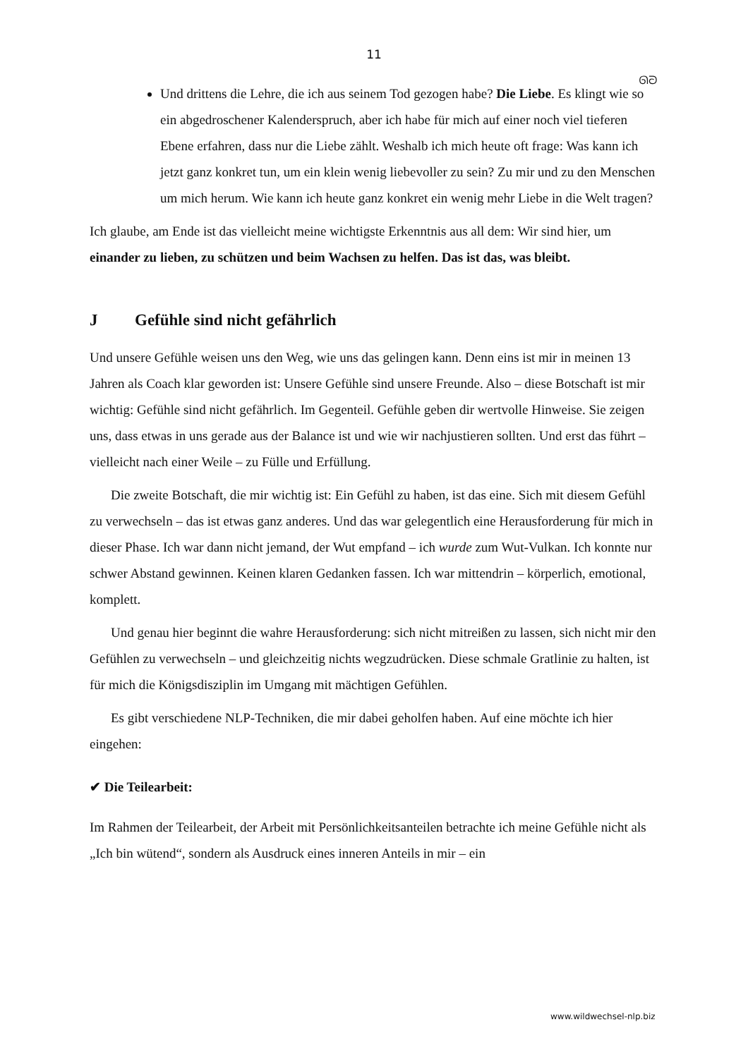11
ᘏᘐ
Und drittens die Lehre, die ich aus seinem Tod gezogen habe? Die Liebe. Es klingt wie so ein abgedroschener Kalenderspruch, aber ich habe für mich auf einer noch viel tieferen Ebene erfahren, dass nur die Liebe zählt. Weshalb ich mich heute oft frage: Was kann ich jetzt ganz konkret tun, um ein klein wenig liebevoller zu sein? Zu mir und zu den Menschen um mich herum. Wie kann ich heute ganz konkret ein wenig mehr Liebe in die Welt tragen?
Ich glaube, am Ende ist das vielleicht meine wichtigste Erkenntnis aus all dem: Wir sind hier, um einander zu lieben, zu schützen und beim Wachsen zu helfen. Das ist das, was bleibt.
J Gefühle sind nicht gefährlich
Und unsere Gefühle weisen uns den Weg, wie uns das gelingen kann. Denn eins ist mir in meinen 13 Jahren als Coach klar geworden ist: Unsere Gefühle sind unsere Freunde. Also – diese Botschaft ist mir wichtig: Gefühle sind nicht gefährlich. Im Gegenteil. Gefühle geben dir wertvolle Hinweise. Sie zeigen uns, dass etwas in uns gerade aus der Balance ist und wie wir nachjustieren sollten. Und erst das führt – vielleicht nach einer Weile – zu Fülle und Erfüllung.
Die zweite Botschaft, die mir wichtig ist: Ein Gefühl zu haben, ist das eine. Sich mit diesem Gefühl zu verwechseln – das ist etwas ganz anderes. Und das war gelegentlich eine Herausforderung für mich in dieser Phase. Ich war dann nicht jemand, der Wut empfand – ich wurde zum Wut-Vulkan. Ich konnte nur schwer Abstand gewinnen. Keinen klaren Gedanken fassen. Ich war mittendrin – körperlich, emotional, komplett.
Und genau hier beginnt die wahre Herausforderung: sich nicht mitreißen zu lassen, sich nicht mir den Gefühlen zu verwechseln – und gleichzeitig nichts wegzudrücken. Diese schmale Gratlinie zu halten, ist für mich die Königsdisziplin im Umgang mit mächtigen Gefühlen.
Es gibt verschiedene NLP-Techniken, die mir dabei geholfen haben. Auf eine möchte ich hier eingehen:
✔ Die Teilearbeit:
Im Rahmen der Teilearbeit, der Arbeit mit Persönlichkeitsanteilen betrachte ich meine Gefühle nicht als „Ich bin wütend“, sondern als Ausdruck eines inneren Anteils in mir – ein
www.wildwechsel-nlp.biz